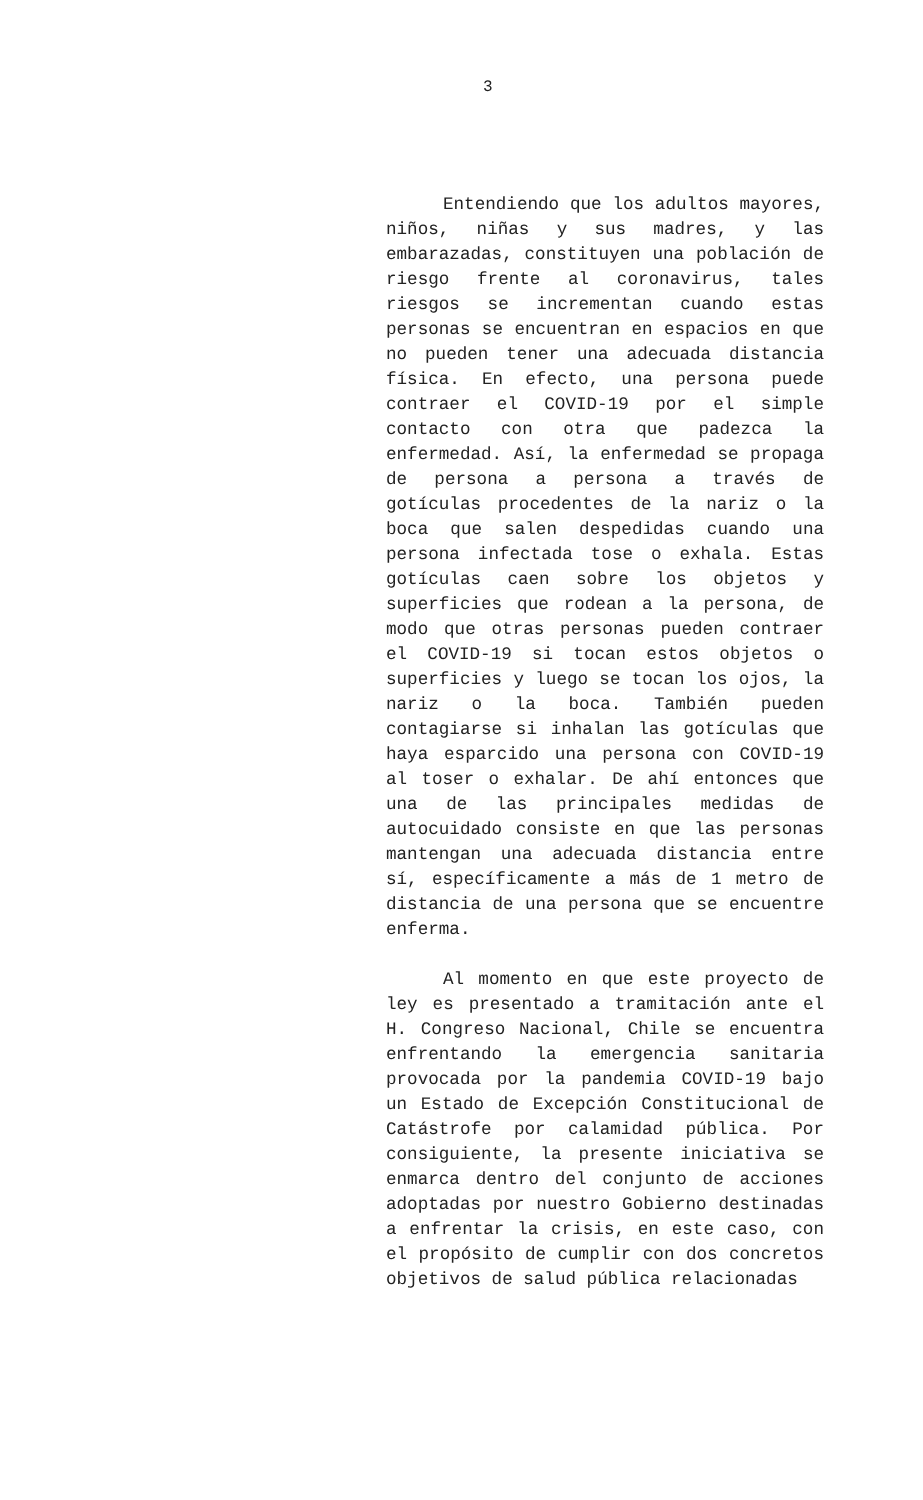3
Entendiendo que los adultos mayores, niños, niñas y sus madres, y las embarazadas, constituyen una población de riesgo frente al coronavirus, tales riesgos se incrementan cuando estas personas se encuentran en espacios en que no pueden tener una adecuada distancia física. En efecto, una persona puede contraer el COVID-19 por el simple contacto con otra que padezca la enfermedad. Así, la enfermedad se propaga de persona a persona a través de gotículas procedentes de la nariz o la boca que salen despedidas cuando una persona infectada tose o exhala. Estas gotículas caen sobre los objetos y superficies que rodean a la persona, de modo que otras personas pueden contraer el COVID-19 si tocan estos objetos o superficies y luego se tocan los ojos, la nariz o la boca. También pueden contagiarse si inhalan las gotículas que haya esparcido una persona con COVID-19 al toser o exhalar. De ahí entonces que una de las principales medidas de autocuidado consiste en que las personas mantengan una adecuada distancia entre sí, específicamente a más de 1 metro de distancia de una persona que se encuentre enferma.
Al momento en que este proyecto de ley es presentado a tramitación ante el H. Congreso Nacional, Chile se encuentra enfrentando la emergencia sanitaria provocada por la pandemia COVID-19 bajo un Estado de Excepción Constitucional de Catástrofe por calamidad pública. Por consiguiente, la presente iniciativa se enmarca dentro del conjunto de acciones adoptadas por nuestro Gobierno destinadas a enfrentar la crisis, en este caso, con el propósito de cumplir con dos concretos objetivos de salud pública relacionadas